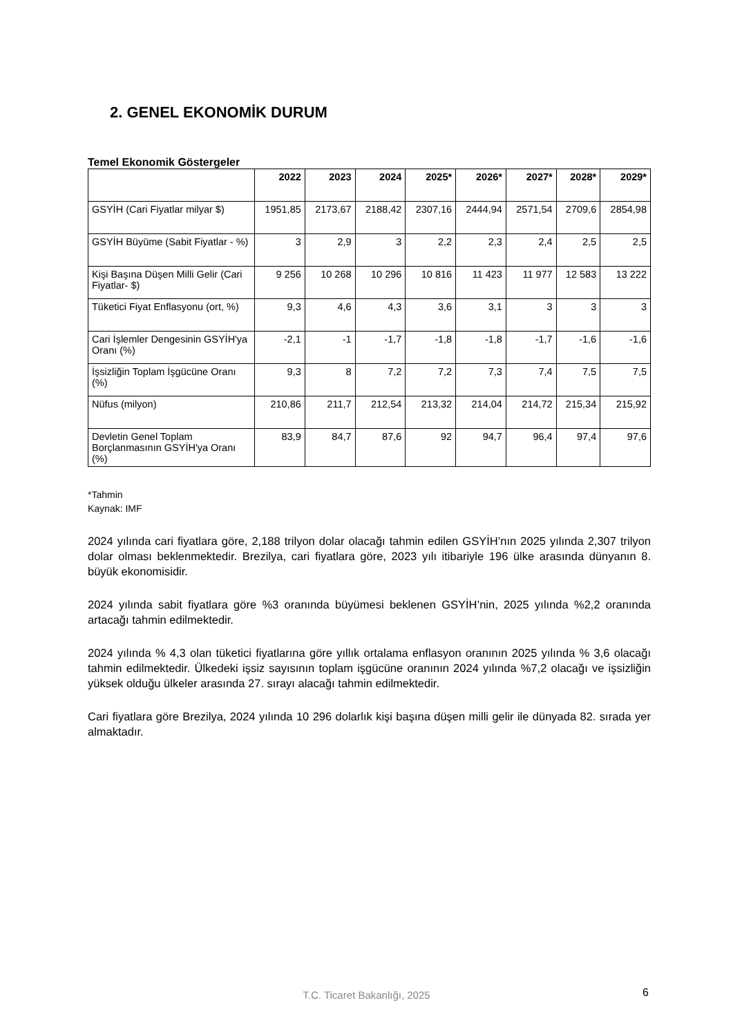2. GENEL EKONOMİK DURUM
Temel Ekonomik Göstergeler
| | 2022 | 2023 | 2024 | 2025* | 2026* | 2027* | 2028* | 2029* |
| --- | --- | --- | --- | --- | --- | --- | --- | --- |
| GSYİH (Cari Fiyatlar milyar $) | 1951,85 | 2173,67 | 2188,42 | 2307,16 | 2444,94 | 2571,54 | 2709,6 | 2854,98 |
| GSYİH Büyüme (Sabit Fiyatlar - %) | 3 | 2,9 | 3 | 2,2 | 2,3 | 2,4 | 2,5 | 2,5 |
| Kişi Başına Düşen Milli Gelir (Cari Fiyatlar- $) | 9 256 | 10 268 | 10 296 | 10 816 | 11 423 | 11 977 | 12 583 | 13 222 |
| Tüketici Fiyat Enflasyonu (ort, %) | 9,3 | 4,6 | 4,3 | 3,6 | 3,1 | 3 | 3 | 3 |
| Cari İşlemler Dengesinin GSYİH'ya Oranı (%) | -2,1 | -1 | -1,7 | -1,8 | -1,8 | -1,7 | -1,6 | -1,6 |
| İşsizliğin Toplam İşgücüne Oranı (%) | 9,3 | 8 | 7,2 | 7,2 | 7,3 | 7,4 | 7,5 | 7,5 |
| Nüfus (milyon) | 210,86 | 211,7 | 212,54 | 213,32 | 214,04 | 214,72 | 215,34 | 215,92 |
| Devletin Genel Toplam Borçlanmasının GSYİH'ya Oranı (%) | 83,9 | 84,7 | 87,6 | 92 | 94,7 | 96,4 | 97,4 | 97,6 |
*Tahmin
Kaynak: IMF
2024 yılında cari fiyatlara göre, 2,188 trilyon dolar olacağı tahmin edilen GSYİH’nın 2025 yılında 2,307 trilyon dolar olması beklenmektedir. Brezilya, cari fiyatlara göre, 2023 yılı itibariyle 196 ülke arasında dünyanın 8. büyük ekonomisidir.
2024 yılında sabit fiyatlara göre %3 oranında büyümesi beklenen GSYİH’nin, 2025 yılında %2,2 oranında artacağı tahmin edilmektedir.
2024 yılında % 4,3 olan tüketici fiyatlarına göre yıllık ortalama enflasyon oranının 2025 yılında % 3,6 olacağı tahmin edilmektedir. Ülkedeki işsiz sayısının toplam işgücüne oranının 2024 yılında %7,2 olacağı ve işsizliğin yüksek olduğu ülkeler arasında 27. sırayı alacağı tahmin edilmektedir.
Cari fiyatlara göre Brezilya, 2024 yılında 10 296 dolarlık kişi başına düşen milli gelir ile dünyada 82. sırada yer almaktadır.
T.C. Ticaret Bakanlığı, 2025 6